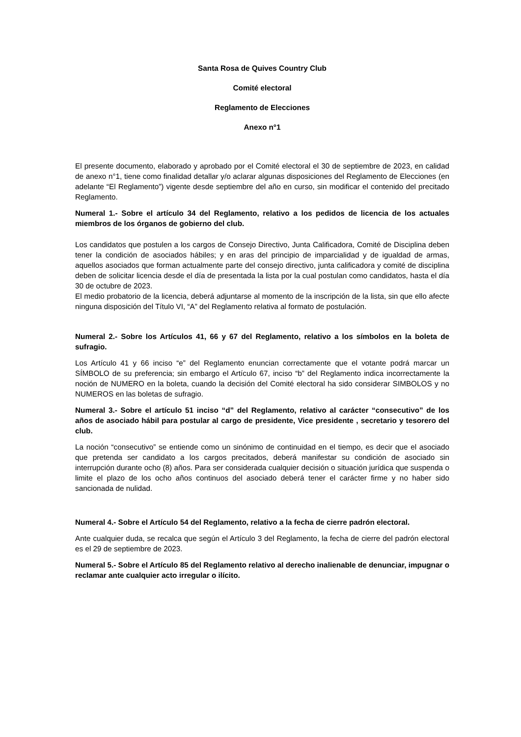Santa Rosa de Quives Country Club
Comité electoral
Reglamento de Elecciones
Anexo n°1
El presente documento, elaborado y aprobado por el Comité electoral el 30 de septiembre de 2023, en calidad de anexo n°1, tiene como finalidad detallar y/o aclarar algunas disposiciones del Reglamento de Elecciones (en adelante “El Reglamento”) vigente desde septiembre del año en curso, sin modificar el contenido del precitado Reglamento.
Numeral 1.- Sobre el artículo 34 del Reglamento, relativo a los pedidos de licencia de los actuales miembros de los órganos de gobierno del club.
Los candidatos que postulen a los cargos de Consejo Directivo, Junta Calificadora, Comité de Disciplina deben tener la condición de asociados hábiles; y en aras del principio de imparcialidad y de igualdad de armas, aquellos asociados que forman actualmente parte del consejo directivo, junta calificadora y comité de disciplina deben de solicitar licencia desde el día de presentada la lista por la cual postulan como candidatos, hasta el día 30 de octubre de 2023.
El medio probatorio de la licencia, deberá adjuntarse al momento de la inscripción de la lista, sin que ello afecte ninguna disposición del Título VI, “A” del Reglamento relativa al formato de postulación.
Numeral 2.- Sobre los Artículos 41, 66 y 67 del Reglamento, relativo a los símbolos en la boleta de sufragio.
Los Artículo 41 y 66 inciso “e” del Reglamento enuncian correctamente que el votante podrá marcar un SÍMBOLO de su preferencia; sin embargo el Artículo 67, inciso “b” del Reglamento indica incorrectamente la noción de NUMERO en la boleta, cuando la decisión del Comité electoral ha sido considerar SIMBOLOS y no NUMEROS en las boletas de sufragio.
Numeral 3.- Sobre el artículo 51 inciso “d” del Reglamento, relativo al carácter “consecutivo” de los años de asociado hábil para postular al cargo de presidente, Vice presidente , secretario y tesorero del club.
La noción “consecutivo” se entiende como un sinónimo de continuidad en el tiempo, es decir que el asociado que pretenda ser candidato a los cargos precitados, deberá manifestar su condición de asociado sin interrupción durante ocho (8) años. Para ser considerada cualquier decisión o situación jurídica que suspenda o limite el plazo de los ocho años continuos del asociado deberá tener el carácter firme y no haber sido sancionada de nulidad.
Numeral 4.- Sobre el Artículo 54 del Reglamento, relativo a la fecha de cierre padrón electoral.
Ante cualquier duda, se recalca que según el Artículo 3 del Reglamento, la fecha de cierre del padrón electoral es el 29 de septiembre de 2023.
Numeral 5.- Sobre el Artículo 85 del Reglamento relativo al derecho inalienable de denunciar, impugnar o reclamar ante cualquier acto irregular o ilícito.